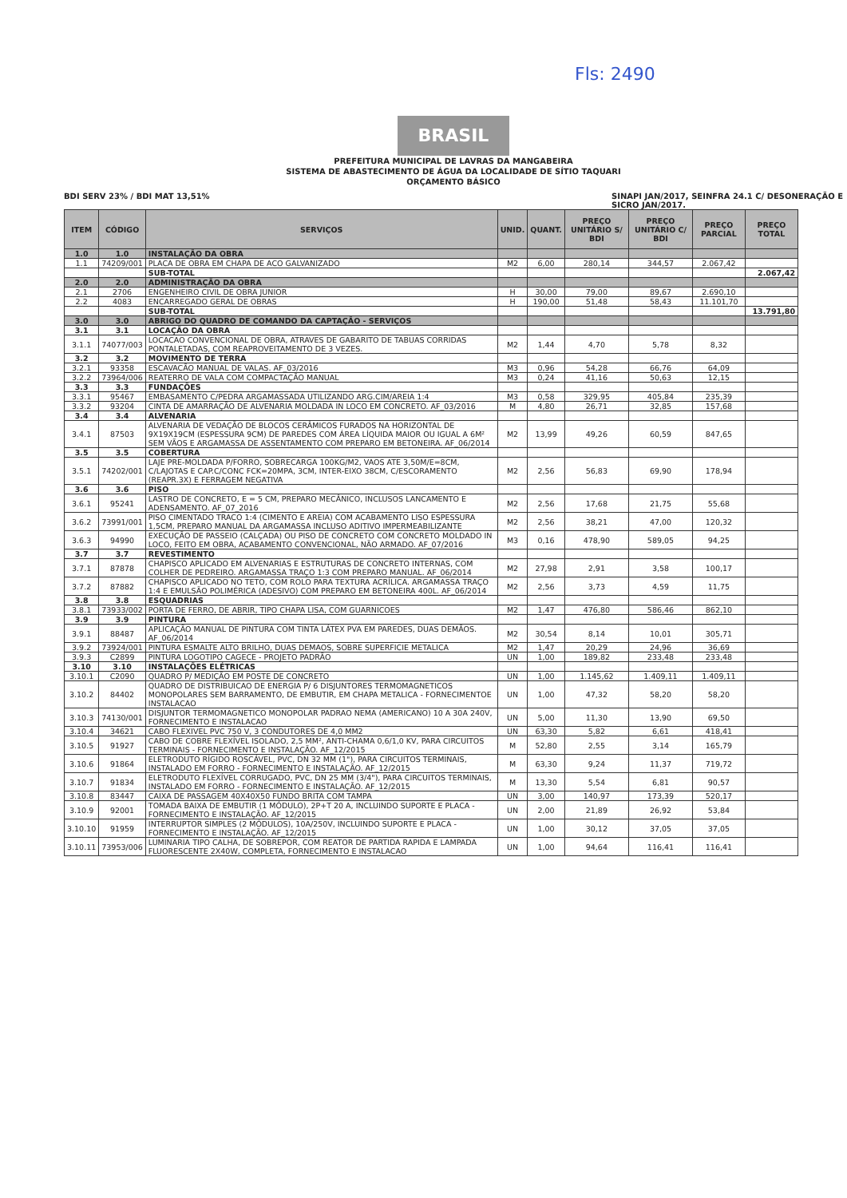BRASIL
PREFEITURA MUNICIPAL DE LAVRAS DA MANGABEIRA
SISTEMA DE ABASTECIMENTO DE ÁGUA DA LOCALIDADE DE SÍTIO TAQUARI
ORÇAMENTO BÁSICO
Fls: 2490
BDI SERV 23% / BDI MAT 13,51% SINAPI JAN/2017, SEINFRA 24.1 C/ DESONERAÇÃO E
SICRO JAN/2017.
| ITEM | CÓDIGO | SERVIÇOS | UNID. | QUANT. | PREÇO UNITÁRIO S/ BDI | PREÇO UNITÁRIO C/ BDI | PREÇO PARCIAL | PREÇO TOTAL |
| --- | --- | --- | --- | --- | --- | --- | --- | --- |
| 1.0 | 1.0 | INSTALAÇÃO DA OBRA | | | | | | |
| 1.1 | 74209/001 | PLACA DE OBRA EM CHAPA DE ACO GALVANIZADO | M2 | 6,00 | 280,14 | 344,57 | 2.067,42 | |
| | | SUB-TOTAL | | | | | | 2.067,42 |
| 2.0 | 2.0 | ADMINISTRAÇÃO DA OBRA | | | | | | |
| 2.1 | 2706 | ENGENHEIRO CIVIL DE OBRA JUNIOR | H | 30,00 | 79,00 | 89,67 | 2.690,10 | |
| 2.2 | 4083 | ENCARREGADO GERAL DE OBRAS | H | 190,00 | 51,48 | 58,43 | 11.101,70 | |
| | | SUB-TOTAL | | | | | | 13.791,80 |
| 3.0 | 3.0 | ABRIGO DO QUADRO DE COMANDO DA CAPTAÇÃO - SERVIÇOS | | | | | | |
| 3.1 | 3.1 | LOCAÇÃO DA OBRA | | | | | | |
| 3.1.1 | 74077/003 | LOCACAO CONVENCIONAL DE OBRA, ATRAVES DE GABARITO DE TABUAS CORRIDAS PONTALETADAS, COM REAPROVEITAMENTO DE 3 VEZES. | M2 | 1,44 | 4,70 | 5,78 | 8,32 | |
| 3.2 | 3.2 | MOVIMENTO DE TERRA | | | | | | |
| 3.2.1 | 93358 | ESCAVACÃO MANUAL DE VALAS. AF_03/2016 | M3 | 0,96 | 54,28 | 66,76 | 64,09 | |
| 3.2.2 | 73964/006 | REATERRO DE VALA COM COMPACTAÇÃO MANUAL | M3 | 0,24 | 41,16 | 50,63 | 12,15 | |
| 3.3 | 3.3 | FUNDAÇÕES | | | | | | |
| 3.3.1 | 95467 | EMBASAMENTO C/PEDRA ARGAMASSADA UTILIZANDO ARG.CIM/AREIA 1:4 | M3 | 0,58 | 329,95 | 405,84 | 235,39 | |
| 3.3.2 | 93204 | CINTA DE AMARRAÇÃO DE ALVENARIA MOLDADA IN LOCO EM CONCRETO. AF_03/2016 | M | 4,80 | 26,71 | 32,85 | 157,68 | |
| 3.4 | 3.4 | ALVENARIA | | | | | | |
| 3.4.1 | 87503 | ALVENARIA DE VEDAÇÃO DE BLOCOS CERÂMICOS FURADOS NA HORIZONTAL DE 9X19X19CM (ESPESSURA 9CM) DE PAREDES COM ÁREA LÍQUIDA MAIOR OU IGUAL A 6M² SEM VÃOS E ARGAMASSA DE ASSENTAMENTO COM PREPARO EM BETONEIRA. AF_06/2014 | M2 | 13,99 | 49,26 | 60,59 | 847,65 | |
| 3.5 | 3.5 | COBERTURA | | | | | | |
| 3.5.1 | 74202/001 | LAJE PRE-MOLDADA P/FORRO, SOBRECARGA 100KG/M2, VAOS ATE 3,50M/E=8CM, C/LAJOTAS E CAP.C/CONC FCK=20MPA, 3CM, INTER-EIXO 38CM, C/ESCORAMENTO (REAPR.3X) E FERRAGEM NEGATIVA | M2 | 2,56 | 56,83 | 69,90 | 178,94 | |
| 3.6 | 3.6 | PISO | | | | | | |
| 3.6.1 | 95241 | LASTRO DE CONCRETO, E = 5 CM, PREPARO MECÂNICO, INCLUSOS LANCAMENTO E ADENSAMENTO. AF_07_2016 | M2 | 2,56 | 17,68 | 21,75 | 55,68 | |
| 3.6.2 | 73991/001 | PISO CIMENTADO TRACO 1:4 (CIMENTO E AREIA) COM ACABAMENTO LISO ESPESSURA 1,5CM, PREPARO MANUAL DA ARGAMASSA INCLUSO ADITIVO IMPERMEABILIZANTE | M2 | 2,56 | 38,21 | 47,00 | 120,32 | |
| 3.6.3 | 94990 | EXECUÇÃO DE PASSEIO (CALÇADA) OU PISO DE CONCRETO COM CONCRETO MOLDADO IN LOCO, FEITO EM OBRA, ACABAMENTO CONVENCIONAL, NÃO ARMADO. AF_07/2016 | M3 | 0,16 | 478,90 | 589,05 | 94,25 | |
| 3.7 | 3.7 | REVESTIMENTO | | | | | | |
| 3.7.1 | 87878 | CHAPISCO APLICADO EM ALVENARIAS E ESTRUTURAS DE CONCRETO INTERNAS, COM COLHER DE PEDREIRO. ARGAMASSA TRAÇO 1:3 COM PREPARO MANUAL. AF_06/2014 | M2 | 27,98 | 2,91 | 3,58 | 100,17 | |
| 3.7.2 | 87882 | CHAPISCO APLICADO NO TETO, COM ROLO PARA TEXTURA ACRÍLICA. ARGAMASSA TRAÇO 1:4 E EMULSÃO POLIMÉRICA (ADESIVO) COM PREPARO EM BETONEIRA 400L. AF_06/2014 | M2 | 2,56 | 3,73 | 4,59 | 11,75 | |
| 3.8 | 3.8 | ESQUADRIAS | | | | | | |
| 3.8.1 | 73933/002 | PORTA DE FERRO, DE ABRIR, TIPO CHAPA LISA, COM GUARNICOES | M2 | 1,47 | 476,80 | 586,46 | 862,10 | |
| 3.9 | 3.9 | PINTURA | | | | | | |
| 3.9.1 | 88487 | APLICAÇÃO MANUAL DE PINTURA COM TINTA LÁTEX PVA EM PAREDES, DUAS DEMÃOS. AF_06/2014 | M2 | 30,54 | 8,14 | 10,01 | 305,71 | |
| 3.9.2 | 73924/001 | PINTURA ESMALTE ALTO BRILHO, DUAS DEMAOS, SOBRE SUPERFICIE METALICA | M2 | 1,47 | 20,29 | 24,96 | 36,69 | |
| 3.9.3 | C2899 | PINTURA LOGOTIPO CAGECE - PROJETO PADRÃO | UN | 1,00 | 189,82 | 233,48 | 233,48 | |
| 3.10 | 3.10 | INSTALAÇÕES ELÉTRICAS | | | | | | |
| 3.10.1 | C2090 | QUADRO P/ MEDIÇÃO EM POSTE DE CONCRETO | UN | 1,00 | 1.145,62 | 1.409,11 | 1.409,11 | |
| 3.10.2 | 84402 | QUADRO DE DISTRIBUICAO DE ENERGIA P/ 6 DISJUNTORES TERMOMAGNETICOS MONOPOLARES SEM BARRAMENTO, DE EMBUTIR, EM CHAPA METALICA - FORNECIMENTOE INSTALACAO | UN | 1,00 | 47,32 | 58,20 | 58,20 | |
| 3.10.3 | 74130/001 | DISJUNTOR TERMOMAGNETICO MONOPOLAR PADRAO NEMA (AMERICANO) 10 A 30A 240V, FORNECIMENTO E INSTALACAO | UN | 5,00 | 11,30 | 13,90 | 69,50 | |
| 3.10.4 | 34621 | CABO FLEXIVEL PVC 750 V, 3 CONDUTORES DE 4,0 MM2 | UN | 63,30 | 5,82 | 6,61 | 418,41 | |
| 3.10.5 | 91927 | CABO DE COBRE FLEXÍVEL ISOLADO, 2,5 MM², ANTI-CHAMA 0,6/1,0 KV, PARA CIRCUITOS TERMINAIS - FORNECIMENTO E INSTALAÇÃO. AF_12/2015 | M | 52,80 | 2,55 | 3,14 | 165,79 | |
| 3.10.6 | 91864 | ELETRODUTO RÍGIDO ROSCÁVEL, PVC, DN 32 MM (1"), PARA CIRCUITOS TERMINAIS, INSTALADO EM FORRO - FORNECIMENTO E INSTALAÇÃO. AF_12/2015 | M | 63,30 | 9,24 | 11,37 | 719,72 | |
| 3.10.7 | 91834 | ELETRODUTO FLEXÍVEL CORRUGADO, PVC, DN 25 MM (3/4"), PARA CIRCUITOS TERMINAIS, INSTALADO EM FORRO - FORNECIMENTO E INSTALAÇÃO. AF_12/2015 | M | 13,30 | 5,54 | 6,81 | 90,57 | |
| 3.10.8 | 83447 | CAIXA DE PASSAGEM 40X40X50 FUNDO BRITA COM TAMPA | UN | 3,00 | 140,97 | 173,39 | 520,17 | |
| 3.10.9 | 92001 | TOMADA BAIXA DE EMBUTIR (1 MÓDULO), 2P+T 20 A, INCLUINDO SUPORTE E PLACA - FORNECIMENTO E INSTALAÇÃO. AF_12/2015 | UN | 2,00 | 21,89 | 26,92 | 53,84 | |
| 3.10.10 | 91959 | INTERRUPTOR SIMPLES (2 MÓDULOS), 10A/250V, INCLUINDO SUPORTE E PLACA - FORNECIMENTO E INSTALAÇÃO. AF_12/2015 | UN | 1,00 | 30,12 | 37,05 | 37,05 | |
| 3.10.11 | 73953/006 | LUMINARIA TIPO CALHA, DE SOBREPOR, COM REATOR DE PARTIDA RAPIDA E LAMPADA FLUORESCENTE 2X40W, COMPLETA, FORNECIMENTO E INSTALACAO | UN | 1,00 | 94,64 | 116,41 | 116,41 | |